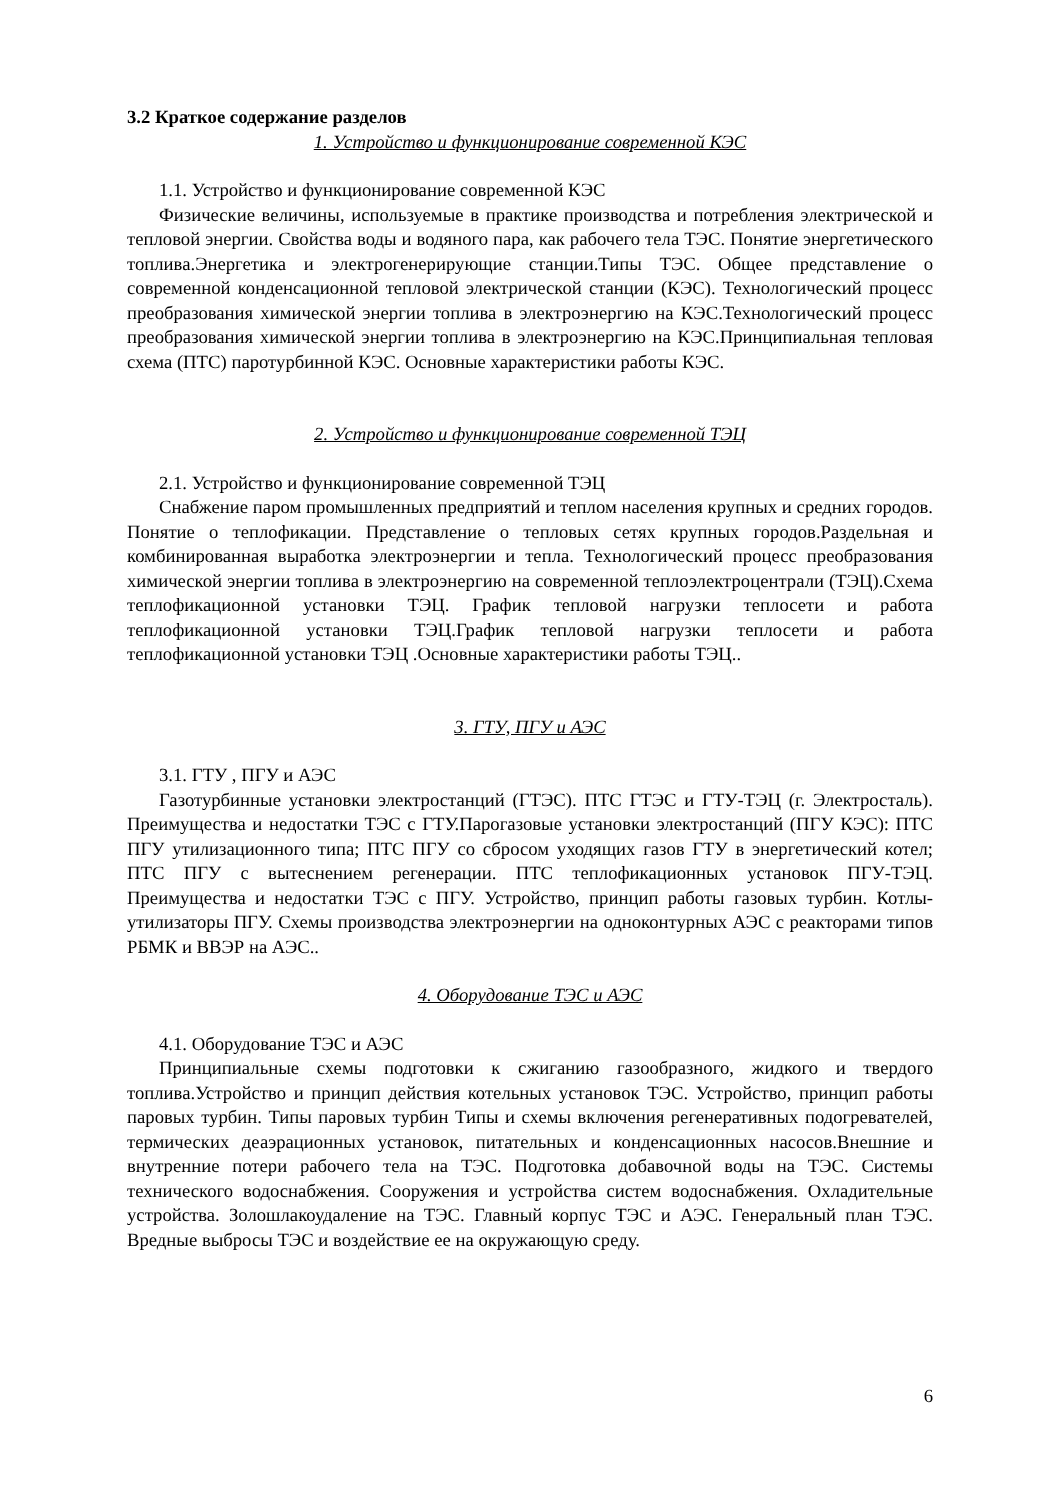3.2 Краткое содержание разделов
1. Устройство и функционирование современной КЭС
1.1. Устройство и функционирование современной КЭС
Физические величины, используемые в практике производства и потребления электрической и тепловой энергии. Свойства воды и водяного пара, как рабочего тела ТЭС. Понятие энергетического топлива.Энергетика и электрогенерирующие станции.Типы ТЭС. Общее представление о современной конденсационной тепловой электрической станции (КЭС). Технологический процесс преобразования химической энергии топлива в электроэнергию на КЭС.Технологический процесс преобразования химической энергии топлива в электроэнергию на КЭС.Принципиальная тепловая схема (ПТС) паротурбинной КЭС. Основные характеристики работы КЭС.
2. Устройство и функционирование современной ТЭЦ
2.1. Устройство и функционирование современной ТЭЦ
Снабжение паром промышленных предприятий и теплом населения крупных и средних городов. Понятие о теплофикации. Представление о тепловых сетях крупных городов.Раздельная и комбинированная выработка электроэнергии и тепла. Технологический процесс преобразования химической энергии топлива в электроэнергию на современной теплоэлектроцентрали (ТЭЦ).Схема теплофикационной установки ТЭЦ. График тепловой нагрузки теплосети и работа теплофикационной установки ТЭЦ.График тепловой нагрузки теплосети и работа теплофикационной установки ТЭЦ .Основные характеристики работы ТЭЦ..
3. ГТУ, ПГУ и АЭС
3.1. ГТУ , ПГУ и АЭС
Газотурбинные установки электростанций (ГТЭС). ПТС ГТЭС и ГТУ-ТЭЦ (г. Электросталь). Преимущества и недостатки ТЭС с ГТУ.Парогазовые установки электростанций (ПГУ КЭС): ПТС ПГУ утилизационного типа; ПТС ПГУ со сбросом уходящих газов ГТУ в энергетический котел; ПТС ПГУ с вытеснением регенерации. ПТС теплофикационных установок ПГУ-ТЭЦ. Преимущества и недостатки ТЭС с ПГУ. Устройство, принцип работы газовых турбин. Котлы-утилизаторы ПГУ. Схемы производства электроэнергии на одноконтурных АЭС с реакторами типов РБМК и ВВЭР на АЭС..
4. Оборудование ТЭС и АЭС
4.1. Оборудование ТЭС и АЭС
Принципиальные схемы подготовки к сжиганию газообразного, жидкого и твердого топлива.Устройство и принцип действия котельных установок ТЭС. Устройство, принцип работы паровых турбин. Типы паровых турбин Типы и схемы включения регенеративных подогревателей, термических деаэрационных установок, питательных и конденсационных насосов.Внешние и внутренние потери рабочего тела на ТЭС. Подготовка добавочной воды на ТЭС. Системы технического водоснабжения. Сооружения и устройства систем водоснабжения. Охладительные устройства. Золошлакоудаление на ТЭС. Главный корпус ТЭС и АЭС. Генеральный план ТЭС. Вредные выбросы ТЭС и воздействие ее на окружающую среду.
6